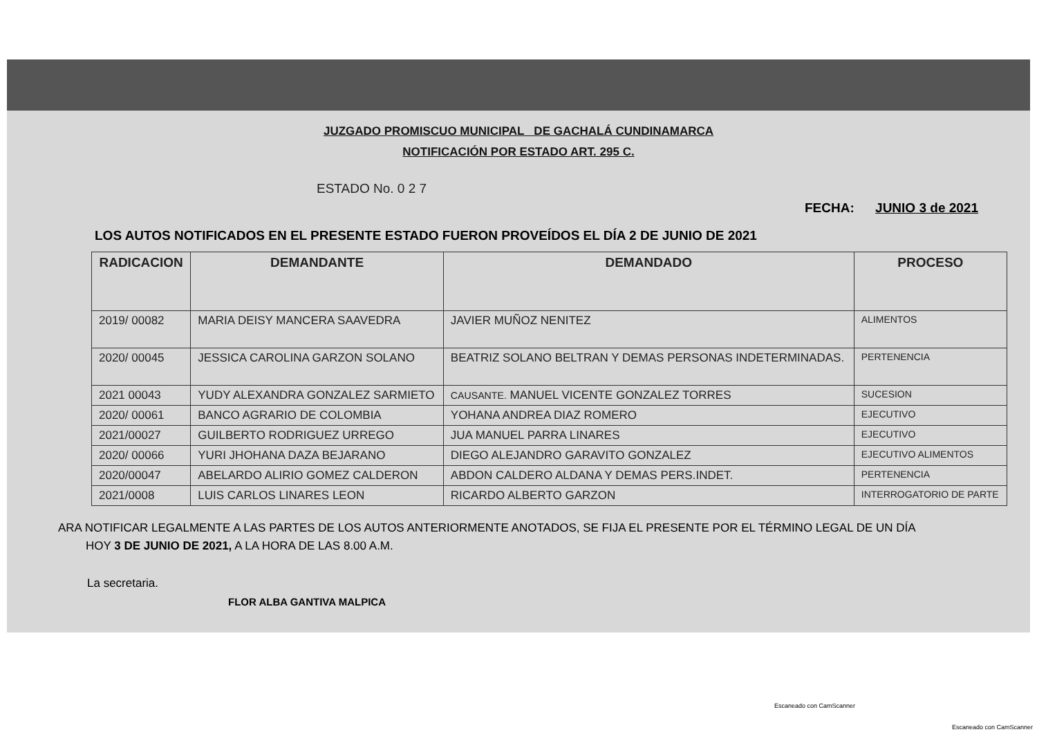JUZGADO PROMISCUO MUNICIPAL DE GACHALÁ CUNDINAMARCA
NOTIFICACIÓN POR ESTADO ART. 295 C.
ESTADO No. 0 2 7
FECHA: JUNIO 3 de 2021
LOS AUTOS NOTIFICADOS EN EL PRESENTE ESTADO FUERON PROVEÍDOS EL DÍA 2 DE JUNIO DE 2021
| RADICACION | DEMANDANTE | DEMANDADO | PROCESO |
| --- | --- | --- | --- |
| 2019/ 00082 | MARIA DEISY MANCERA SAAVEDRA | JAVIER MUÑOZ NENITEZ | ALIMENTOS |
| 2020/ 00045 | JESSICA CAROLINA GARZON SOLANO | BEATRIZ SOLANO BELTRAN Y DEMAS PERSONAS INDETERMINADAS. | PERTENENCIA |
| 2021 00043 | YUDY ALEXANDRA GONZALEZ SARMIETO | CAUSANTE. MANUEL VICENTE GONZALEZ TORRES | SUCESION |
| 2020/ 00061 | BANCO AGRARIO DE COLOMBIA | YOHANA ANDREA DIAZ ROMERO | EJECUTIVO |
| 2021/00027 | GUILBERTO RODRIGUEZ URREGO | JUA MANUEL PARRA LINARES | EJECUTIVO |
| 2020/ 00066 | YURI JHOHANA DAZA BEJARANO | DIEGO ALEJANDRO GARAVITO GONZALEZ | EJECUTIVO ALIMENTOS |
| 2020/00047 | ABELARDO ALIRIO GOMEZ CALDERON | ABDON CALDERO ALDANA Y DEMAS PERS.INDET. | PERTENENCIA |
| 2021/0008 | LUIS CARLOS LINARES LEON | RICARDO ALBERTO GARZON | INTERROGATORIO DE PARTE |
ARA NOTIFICAR LEGALMENTE A LAS PARTES DE LOS AUTOS ANTERIORMENTE ANOTADOS, SE FIJA EL PRESENTE POR EL TÉRMINO LEGAL DE UN DÍA
HOY 3 DE JUNIO DE 2021, A LA HORA DE LAS 8.00 A.M.
La secretaria.
FLOR ALBA GANTIVA MALPICA
Escaneado con CamScanner
Escaneado con CamScanner